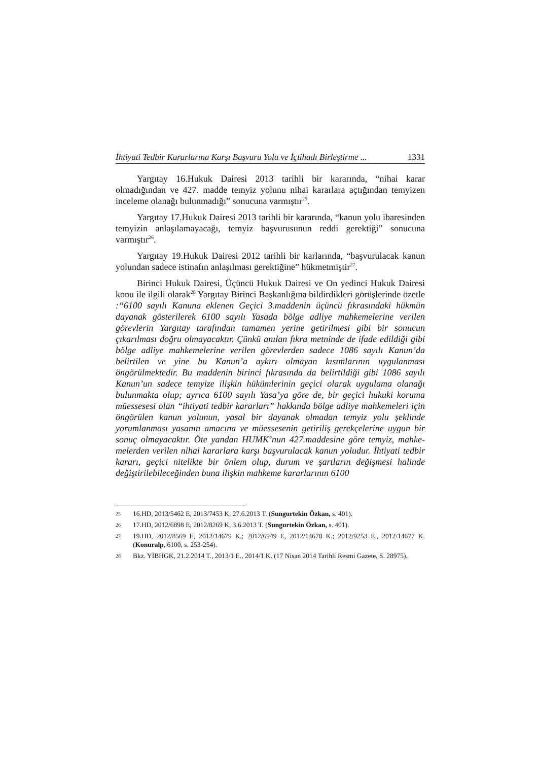İhtiyati Tedbir Kararlarına Karşı Başvuru Yolu ve İçtihadı Birleştirme ... 1331
Yargıtay 16.Hukuk Dairesi 2013 tarihli bir kararında, “nihai karar olmadığından ve 427. madde temyiz yolunu nihai kararlara açtığından temyizen inceleme olanağı bulunmadığı” sonucuna varmıştır<sup>25</sup>.
Yargıtay 17.Hukuk Dairesi 2013 tarihli bir kararında, “kanun yolu ibaresinden temyizin anlaşılamayacağı, temyiz başvurusunun reddi gerek­tiği” sonucuna varmıştır<sup>26</sup>.
Yargıtay 19.Hukuk Dairesi 2012 tarihli bir karlarında, “başvurulacak kanun yolundan sadece istinafın anlaşılması gerektiğine” hükmetmiştir<sup>27</sup>.
Birinci Hukuk Dairesi, Üçüncü Hukuk Dairesi ve On yedinci Hukuk Dairesi konu ile ilgili olarak<sup>28</sup> Yargıtay Birinci Başkanlığına bildirdikleri görüşlerinde özetle :“6100 sayılı Kanuna eklenen Geçici 3.maddenin üçüncü fıkrasındaki hükmün dayanak gösterilerek 6100 sayılı Yasada bölge adliye mahkemelerine verilen görevlerin Yargıtay tarafından tamamen yerine geti­rilmesi gibi bir sonucun çıkarılması doğru olmayacaktır. Çünkü anılan fıkra metninde de ifade edildiği gibi bölge adliye mahkemelerine verilen görev­lerden sadece 1086 sayılı Kanun’da belirtilen ve yine bu Kanun’a aykırı olmayan kısımlarının uygulanması öngörülmektedir. Bu maddenin birinci fıkrasında da belirtildiği gibi 1086 sayılı Kanun’un sadece temyize ilişkin hükümlerinin geçici olarak uygulama olanağı bulunmakta olup; ayrıca 6100 sayılı Yasa’ya göre de, bir geçici hukuki koruma müessesesi olan “ihtiyati tedbir kararları” hakkında bölge adliye mahkemeleri için öngörülen kanun yolunun, yasal bir dayanak olmadan temyiz yolu şeklinde yorumlanması yasanın amacına ve müessesenin getiriliş gerekçelerine uygun bir sonuç olmayacaktır. Öte yandan HUMK’nun 427.maddesine göre temyiz, mahke­melerden verilen nihai kararlara karşı başvurulacak kanun yoludur. İhtiyati tedbir kararı, geçici nitelikte bir önlem olup, durum ve şartların değişmesi halinde değiştirilebileceğinden buna ilişkin mahkeme kararlarının 6100
25 16.HD, 2013/5462 E, 2013/7453 K, 27.6.2013 T. (Sungurtekin Özkan, s. 401).
26 17.HD, 2012/6898 E, 2012/8269 K, 3.6.2013 T. (Sungurtekin Özkan, s. 401).
27 19.HD, 2012/8569 E, 2012/14679 K,; 2012/6949 E, 2012/14678 K.; 2012/9253 E., 2012/14677 K. (Konuralp, 6100, s. 253-254).
28 Bkz. YİBHGK, 21.2.2014 T., 2013/1 E., 2014/1 K. (17 Nisan 2014 Tarihli Resmi Gazete, S. 28975).